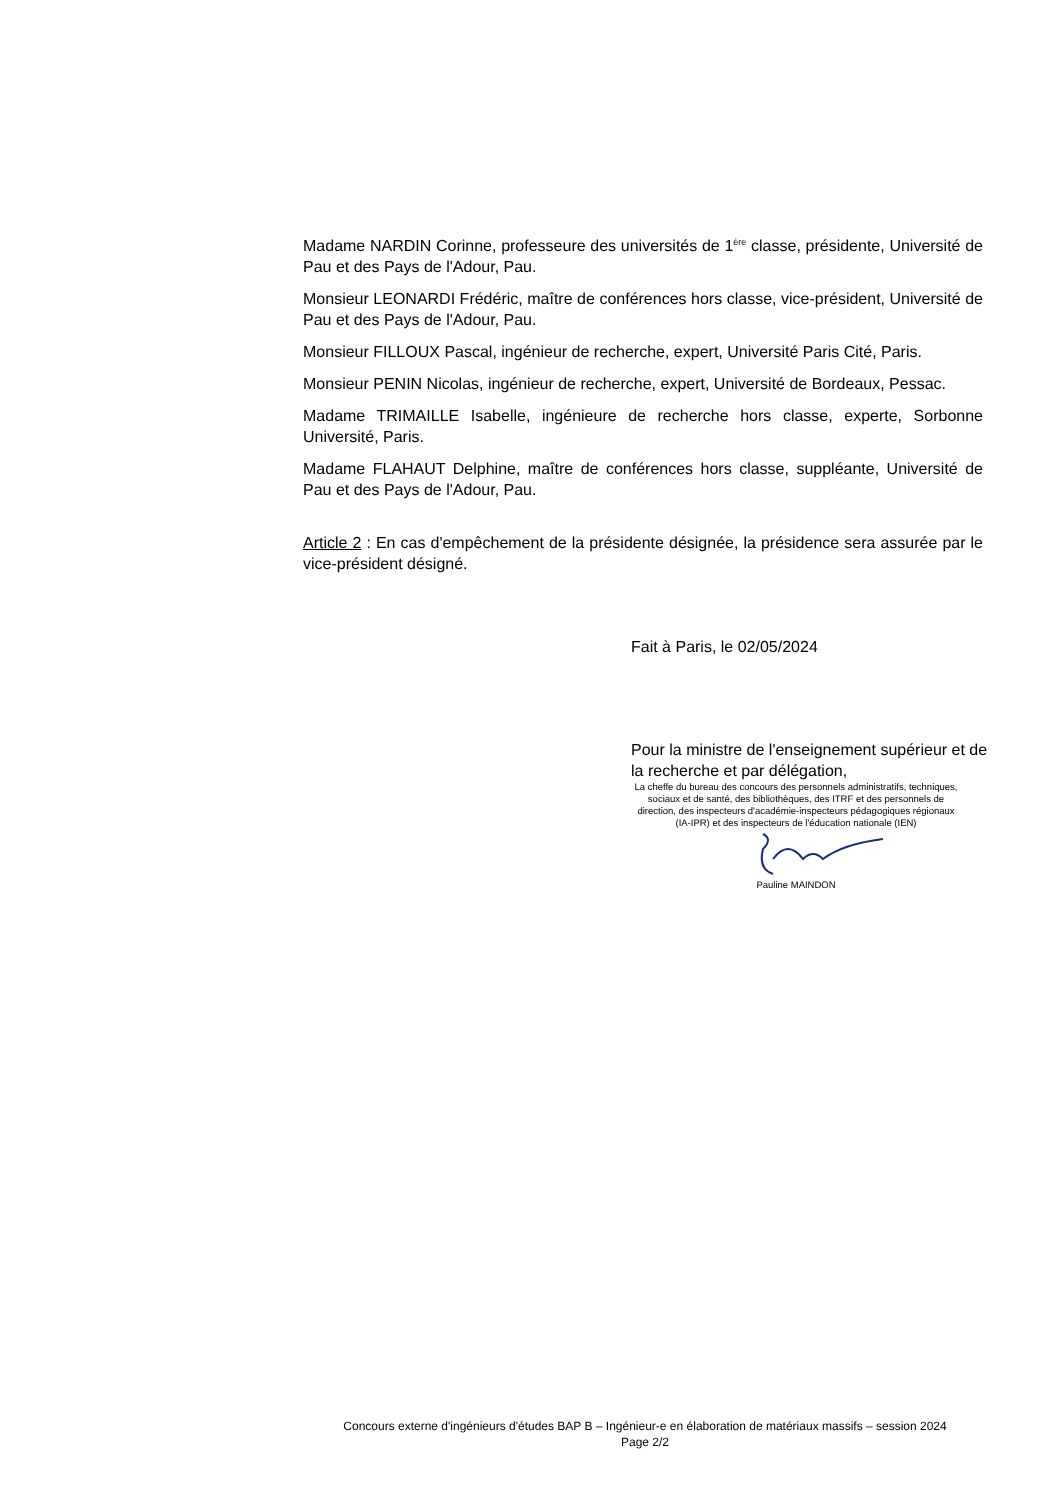Madame NARDIN Corinne, professeure des universités de 1<sup>ère</sup> classe, présidente, Université de Pau et des Pays de l'Adour, Pau.
Monsieur LEONARDI Frédéric, maître de conférences hors classe, vice-président, Université de Pau et des Pays de l'Adour, Pau.
Monsieur FILLOUX Pascal, ingénieur de recherche, expert, Université Paris Cité, Paris.
Monsieur PENIN Nicolas, ingénieur de recherche, expert, Université de Bordeaux, Pessac.
Madame TRIMAILLE Isabelle, ingénieure de recherche hors classe, experte, Sorbonne Université, Paris.
Madame FLAHAUT Delphine, maître de conférences hors classe, suppléante, Université de Pau et des Pays de l'Adour, Pau.
Article 2 : En cas d'empêchement de la présidente désignée, la présidence sera assurée par le vice-président désigné.
Fait à Paris, le 02/05/2024
Pour la ministre de l'enseignement supérieur et de la recherche et par délégation,
La cheffe du bureau des concours des personnels administratifs, techniques, sociaux et de santé, des bibliothèques, des ITRF et des personnels de direction, des inspecteurs d'académie-inspecteurs pédagogiques régionaux (IA-IPR) et des inspecteurs de l'éducation nationale (IEN)
Pauline MAINDON
Concours externe d'ingénieurs d'études BAP B – Ingénieur-e en élaboration de matériaux massifs – session 2024
Page 2/2